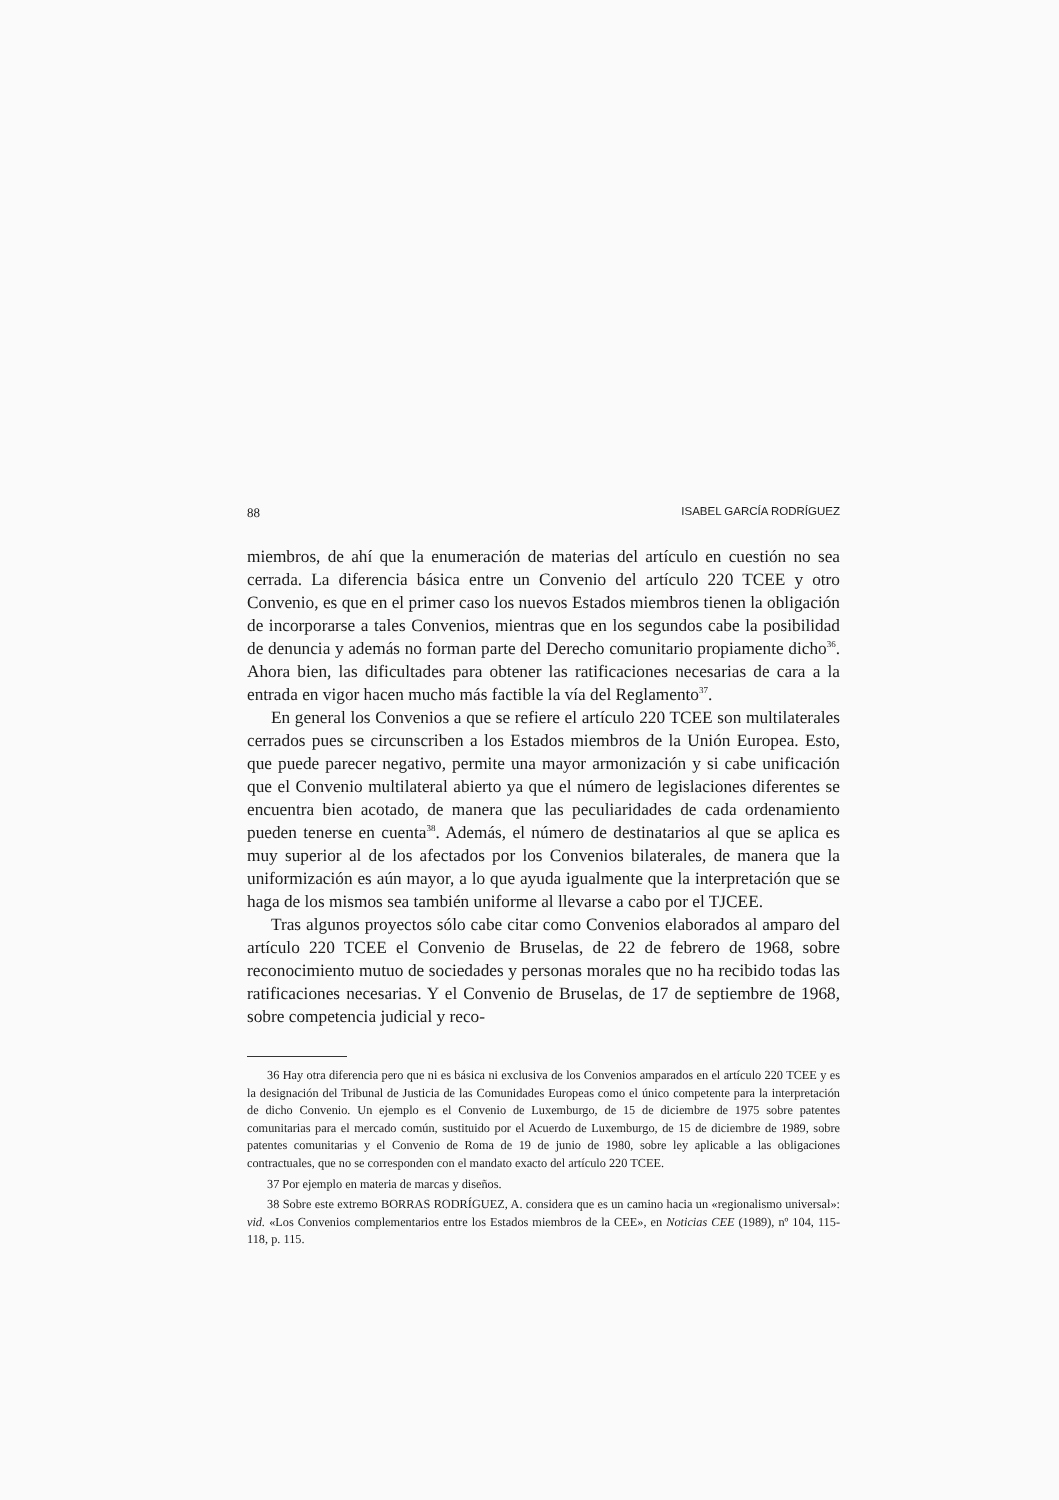88 ISABEL GARCÍA RODRÍGUEZ
miembros, de ahí que la enumeración de materias del artículo en cuestión no sea cerrada. La diferencia básica entre un Convenio del artículo 220 TCEE y otro Convenio, es que en el primer caso los nuevos Estados miembros tienen la obligación de incorporarse a tales Convenios, mientras que en los segundos cabe la posibilidad de denuncia y además no forman parte del Derecho comunitario propiamente dicho<sup>36</sup>. Ahora bien, las dificultades para obtener las ratificaciones necesarias de cara a la entrada en vigor hacen mucho más factible la vía del Reglamento<sup>37</sup>.
En general los Convenios a que se refiere el artículo 220 TCEE son multilaterales cerrados pues se circunscriben a los Estados miembros de la Unión Europea. Esto, que puede parecer negativo, permite una mayor armonización y si cabe unificación que el Convenio multilateral abierto ya que el número de legislaciones diferentes se encuentra bien acotado, de manera que las peculiaridades de cada ordenamiento pueden tenerse en cuenta<sup>38</sup>. Además, el número de destinatarios al que se aplica es muy superior al de los afectados por los Convenios bilaterales, de manera que la uniformización es aún mayor, a lo que ayuda igualmente que la interpretación que se haga de los mismos sea también uniforme al llevarse a cabo por el TJCEE.
Tras algunos proyectos sólo cabe citar como Convenios elaborados al amparo del artículo 220 TCEE el Convenio de Bruselas, de 22 de febrero de 1968, sobre reconocimiento mutuo de sociedades y personas morales que no ha recibido todas las ratificaciones necesarias. Y el Convenio de Bruselas, de 17 de septiembre de 1968, sobre competencia judicial y reco-
36 Hay otra diferencia pero que ni es básica ni exclusiva de los Convenios amparados en el artículo 220 TCEE y es la designación del Tribunal de Justicia de las Comunidades Europeas como el único competente para la interpretación de dicho Convenio. Un ejemplo es el Convenio de Luxemburgo, de 15 de diciembre de 1975 sobre patentes comunitarias para el mercado común, sustituido por el Acuerdo de Luxemburgo, de 15 de diciembre de 1989, sobre patentes comunitarias y el Convenio de Roma de 19 de junio de 1980, sobre ley aplicable a las obligaciones contractuales, que no se corresponden con el mandato exacto del artículo 220 TCEE.
37 Por ejemplo en materia de marcas y diseños.
38 Sobre este extremo BORRAS RODRÍGUEZ, A. considera que es un camino hacia un «regionalismo universal»: vid. «Los Convenios complementarios entre los Estados miembros de la CEE», en Noticias CEE (1989), nº 104, 115-118, p. 115.